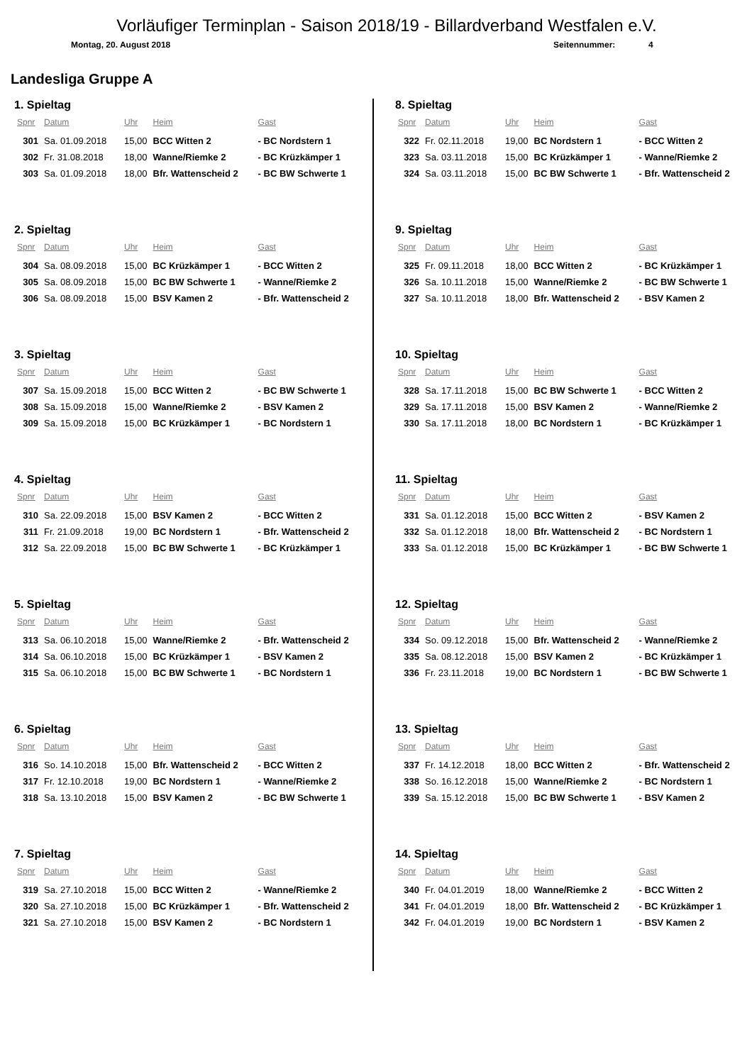Vorläufiger Terminplan - Saison 2018/19 - Billardverband Westfalen e.V.
Montag, 20. August 2018 Seitennummer: 4
Landesliga Gruppe A
1. Spieltag
| Spnr | Datum | Uhr | Heim | Gast |
| --- | --- | --- | --- | --- |
| 301 | Sa. 01.09.2018 | 15,00 | BCC Witten 2 | - BC Nordstern 1 |
| 302 | Fr. 31.08.2018 | 18,00 | Wanne/Riemke 2 | - BC Krüzkämper 1 |
| 303 | Sa. 01.09.2018 | 18,00 | Bfr. Wattenscheid 2 | - BC BW Schwerte 1 |
2. Spieltag
| Spnr | Datum | Uhr | Heim | Gast |
| --- | --- | --- | --- | --- |
| 304 | Sa. 08.09.2018 | 15,00 | BC Krüzkämper 1 | - BCC Witten 2 |
| 305 | Sa. 08.09.2018 | 15,00 | BC BW Schwerte 1 | - Wanne/Riemke 2 |
| 306 | Sa. 08.09.2018 | 15,00 | BSV Kamen 2 | - Bfr. Wattenscheid 2 |
3. Spieltag
| Spnr | Datum | Uhr | Heim | Gast |
| --- | --- | --- | --- | --- |
| 307 | Sa. 15.09.2018 | 15,00 | BCC Witten 2 | - BC BW Schwerte 1 |
| 308 | Sa. 15.09.2018 | 15,00 | Wanne/Riemke 2 | - BSV Kamen 2 |
| 309 | Sa. 15.09.2018 | 15,00 | BC Krüzkämper 1 | - BC Nordstern 1 |
4. Spieltag
| Spnr | Datum | Uhr | Heim | Gast |
| --- | --- | --- | --- | --- |
| 310 | Sa. 22.09.2018 | 15,00 | BSV Kamen 2 | - BCC Witten 2 |
| 311 | Fr. 21.09.2018 | 19,00 | BC Nordstern 1 | - Bfr. Wattenscheid 2 |
| 312 | Sa. 22.09.2018 | 15,00 | BC BW Schwerte 1 | - BC Krüzkämper 1 |
5. Spieltag
| Spnr | Datum | Uhr | Heim | Gast |
| --- | --- | --- | --- | --- |
| 313 | Sa. 06.10.2018 | 15,00 | Wanne/Riemke 2 | - Bfr. Wattenscheid 2 |
| 314 | Sa. 06.10.2018 | 15,00 | BC Krüzkämper 1 | - BSV Kamen 2 |
| 315 | Sa. 06.10.2018 | 15,00 | BC BW Schwerte 1 | - BC Nordstern 1 |
6. Spieltag
| Spnr | Datum | Uhr | Heim | Gast |
| --- | --- | --- | --- | --- |
| 316 | So. 14.10.2018 | 15,00 | Bfr. Wattenscheid 2 | - BCC Witten 2 |
| 317 | Fr. 12.10.2018 | 19,00 | BC Nordstern 1 | - Wanne/Riemke 2 |
| 318 | Sa. 13.10.2018 | 15,00 | BSV Kamen 2 | - BC BW Schwerte 1 |
7. Spieltag
| Spnr | Datum | Uhr | Heim | Gast |
| --- | --- | --- | --- | --- |
| 319 | Sa. 27.10.2018 | 15,00 | BCC Witten 2 | - Wanne/Riemke 2 |
| 320 | Sa. 27.10.2018 | 15,00 | BC Krüzkämper 1 | - Bfr. Wattenscheid 2 |
| 321 | Sa. 27.10.2018 | 15,00 | BSV Kamen 2 | - BC Nordstern 1 |
8. Spieltag
| Spnr | Datum | Uhr | Heim | Gast |
| --- | --- | --- | --- | --- |
| 322 | Fr. 02.11.2018 | 19,00 | BC Nordstern 1 | - BCC Witten 2 |
| 323 | Sa. 03.11.2018 | 15,00 | BC Krüzkämper 1 | - Wanne/Riemke 2 |
| 324 | Sa. 03.11.2018 | 15,00 | BC BW Schwerte 1 | - Bfr. Wattenscheid 2 |
9. Spieltag
| Spnr | Datum | Uhr | Heim | Gast |
| --- | --- | --- | --- | --- |
| 325 | Fr. 09.11.2018 | 18,00 | BCC Witten 2 | - BC Krüzkämper 1 |
| 326 | Sa. 10.11.2018 | 15,00 | Wanne/Riemke 2 | - BC BW Schwerte 1 |
| 327 | Sa. 10.11.2018 | 18,00 | Bfr. Wattenscheid 2 | - BSV Kamen 2 |
10. Spieltag
| Spnr | Datum | Uhr | Heim | Gast |
| --- | --- | --- | --- | --- |
| 328 | Sa. 17.11.2018 | 15,00 | BC BW Schwerte 1 | - BCC Witten 2 |
| 329 | Sa. 17.11.2018 | 15,00 | BSV Kamen 2 | - Wanne/Riemke 2 |
| 330 | Sa. 17.11.2018 | 18,00 | BC Nordstern 1 | - BC Krüzkämper 1 |
11. Spieltag
| Spnr | Datum | Uhr | Heim | Gast |
| --- | --- | --- | --- | --- |
| 331 | Sa. 01.12.2018 | 15,00 | BCC Witten 2 | - BSV Kamen 2 |
| 332 | Sa. 01.12.2018 | 18,00 | Bfr. Wattenscheid 2 | - BC Nordstern 1 |
| 333 | Sa. 01.12.2018 | 15,00 | BC Krüzkämper 1 | - BC BW Schwerte 1 |
12. Spieltag
| Spnr | Datum | Uhr | Heim | Gast |
| --- | --- | --- | --- | --- |
| 334 | So. 09.12.2018 | 15,00 | Bfr. Wattenscheid 2 | - Wanne/Riemke 2 |
| 335 | Sa. 08.12.2018 | 15,00 | BSV Kamen 2 | - BC Krüzkämper 1 |
| 336 | Fr. 23.11.2018 | 19,00 | BC Nordstern 1 | - BC BW Schwerte 1 |
13. Spieltag
| Spnr | Datum | Uhr | Heim | Gast |
| --- | --- | --- | --- | --- |
| 337 | Fr. 14.12.2018 | 18,00 | BCC Witten 2 | - Bfr. Wattenscheid 2 |
| 338 | So. 16.12.2018 | 15,00 | Wanne/Riemke 2 | - BC Nordstern 1 |
| 339 | Sa. 15.12.2018 | 15,00 | BC BW Schwerte 1 | - BSV Kamen 2 |
14. Spieltag
| Spnr | Datum | Uhr | Heim | Gast |
| --- | --- | --- | --- | --- |
| 340 | Fr. 04.01.2019 | 18,00 | Wanne/Riemke 2 | - BCC Witten 2 |
| 341 | Fr. 04.01.2019 | 18,00 | Bfr. Wattenscheid 2 | - BC Krüzkämper 1 |
| 342 | Fr. 04.01.2019 | 19,00 | BC Nordstern 1 | - BSV Kamen 2 |